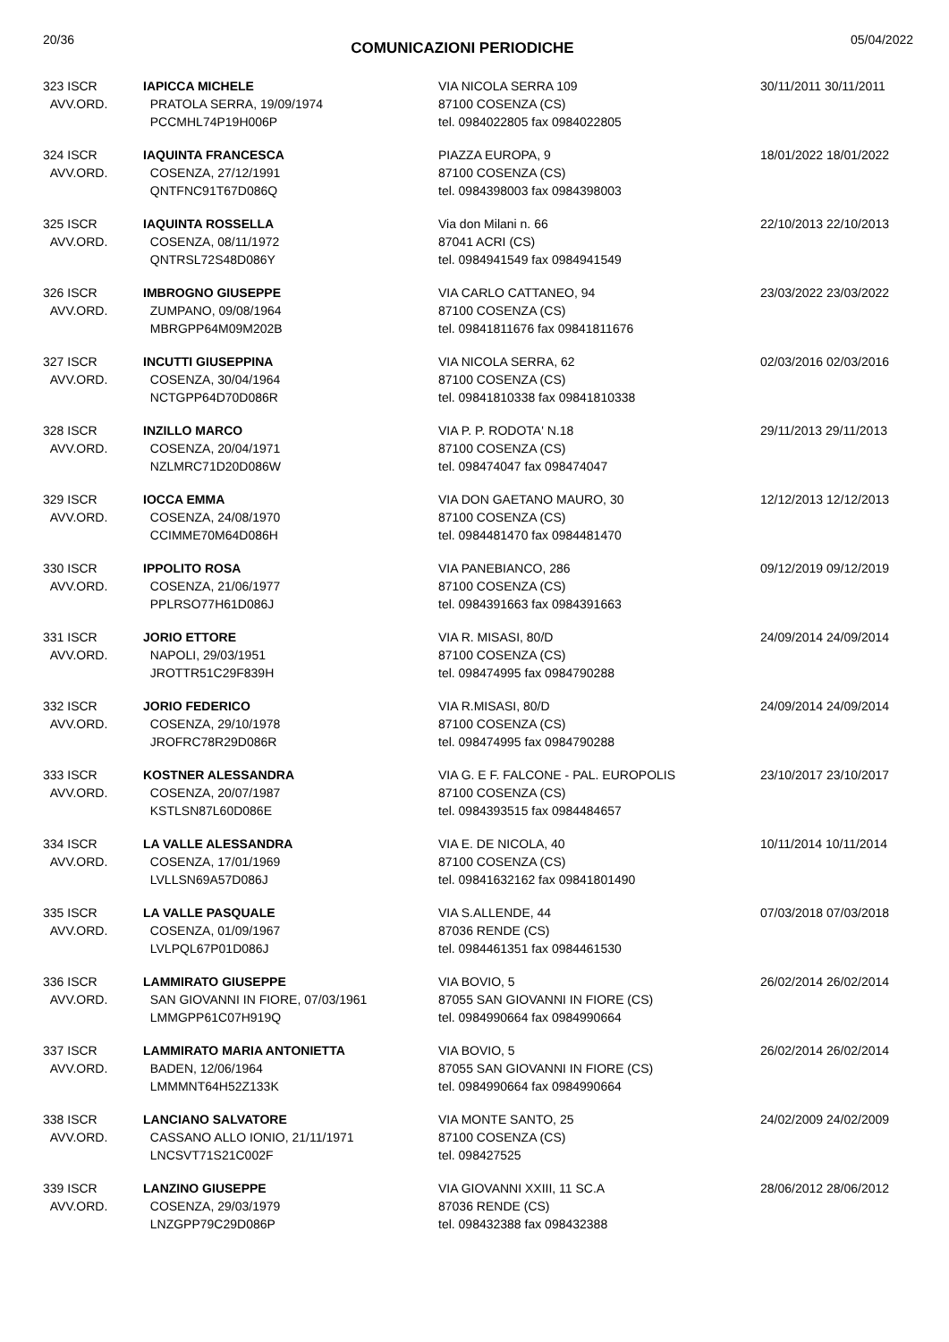20/36 COMUNICAZIONI PERIODICHE 05/04/2022
| 323 ISCR AVV.ORD. | IAPICCA MICHELE PRATOLA SERRA, 19/09/1974 PCCMHL74P19H006P | VIA NICOLA SERRA 109 87100 COSENZA (CS) tel. 0984022805 fax 0984022805 | 30/11/2011 30/11/2011 |
| 324 ISCR AVV.ORD. | IAQUINTA FRANCESCA COSENZA, 27/12/1991 QNTFNC91T67D086Q | PIAZZA EUROPA, 9 87100 COSENZA (CS) tel. 0984398003 fax 0984398003 | 18/01/2022 18/01/2022 |
| 325 ISCR AVV.ORD. | IAQUINTA ROSSELLA COSENZA, 08/11/1972 QNTRSL72S48D086Y | Via don Milani n. 66 87041 ACRI (CS) tel. 0984941549 fax 0984941549 | 22/10/2013 22/10/2013 |
| 326 ISCR AVV.ORD. | IMBROGNO GIUSEPPE ZUMPANO, 09/08/1964 MBRGPP64M09M202B | VIA CARLO CATTANEO, 94 87100 COSENZA (CS) tel. 09841811676 fax 09841811676 | 23/03/2022 23/03/2022 |
| 327 ISCR AVV.ORD. | INCUTTI GIUSEPPINA COSENZA, 30/04/1964 NCTGPP64D70D086R | VIA NICOLA SERRA, 62 87100 COSENZA (CS) tel. 09841810338 fax 09841810338 | 02/03/2016 02/03/2016 |
| 328 ISCR AVV.ORD. | INZILLO MARCO COSENZA, 20/04/1971 NZLMRC71D20D086W | VIA P. P. RODOTA' N.18 87100 COSENZA (CS) tel. 098474047 fax 098474047 | 29/11/2013 29/11/2013 |
| 329 ISCR AVV.ORD. | IOCCA EMMA COSENZA, 24/08/1970 CCIMME70M64D086H | VIA DON GAETANO MAURO, 30 87100 COSENZA (CS) tel. 0984481470 fax 0984481470 | 12/12/2013 12/12/2013 |
| 330 ISCR AVV.ORD. | IPPOLITO ROSA COSENZA, 21/06/1977 PPLRSO77H61D086J | VIA PANEBIANCO, 286 87100 COSENZA (CS) tel. 0984391663 fax 0984391663 | 09/12/2019 09/12/2019 |
| 331 ISCR AVV.ORD. | JORIO ETTORE NAPOLI, 29/03/1951 JROTTR51C29F839H | VIA R. MISASI, 80/D 87100 COSENZA (CS) tel. 098474995 fax 0984790288 | 24/09/2014 24/09/2014 |
| 332 ISCR AVV.ORD. | JORIO FEDERICO COSENZA, 29/10/1978 JROFRC78R29D086R | VIA R.MISASI, 80/D 87100 COSENZA (CS) tel. 098474995 fax 0984790288 | 24/09/2014 24/09/2014 |
| 333 ISCR AVV.ORD. | KOSTNER ALESSANDRA COSENZA, 20/07/1987 KSTLSN87L60D086E | VIA G. E F. FALCONE - PAL. EUROPOLIS 87100 COSENZA (CS) tel. 0984393515 fax 0984484657 | 23/10/2017 23/10/2017 |
| 334 ISCR AVV.ORD. | LA VALLE ALESSANDRA COSENZA, 17/01/1969 LVLLSN69A57D086J | VIA E. DE NICOLA, 40 87100 COSENZA (CS) tel. 09841632162 fax 09841801490 | 10/11/2014 10/11/2014 |
| 335 ISCR AVV.ORD. | LA VALLE PASQUALE COSENZA, 01/09/1967 LVLPQL67P01D086J | VIA S.ALLENDE, 44 87036 RENDE (CS) tel. 0984461351 fax 0984461530 | 07/03/2018 07/03/2018 |
| 336 ISCR AVV.ORD. | LAMMIRATO GIUSEPPE SAN GIOVANNI IN FIORE, 07/03/1961 LMMGPP61C07H919Q | VIA BOVIO, 5 87055 SAN GIOVANNI IN FIORE (CS) tel. 0984990664 fax 0984990664 | 26/02/2014 26/02/2014 |
| 337 ISCR AVV.ORD. | LAMMIRATO MARIA ANTONIETTA BADEN, 12/06/1964 LMMMNT64H52Z133K | VIA BOVIO, 5 87055 SAN GIOVANNI IN FIORE (CS) tel. 0984990664 fax 0984990664 | 26/02/2014 26/02/2014 |
| 338 ISCR AVV.ORD. | LANCIANO SALVATORE CASSANO ALLO IONIO, 21/11/1971 LNCSVT71S21C002F | VIA MONTE SANTO, 25 87100 COSENZA (CS) tel. 098427525 | 24/02/2009 24/02/2009 |
| 339 ISCR AVV.ORD. | LANZINO GIUSEPPE COSENZA, 29/03/1979 LNZGPP79C29D086P | VIA GIOVANNI XXIII, 11 SC.A 87036 RENDE (CS) tel. 098432388 fax 098432388 | 28/06/2012 28/06/2012 |